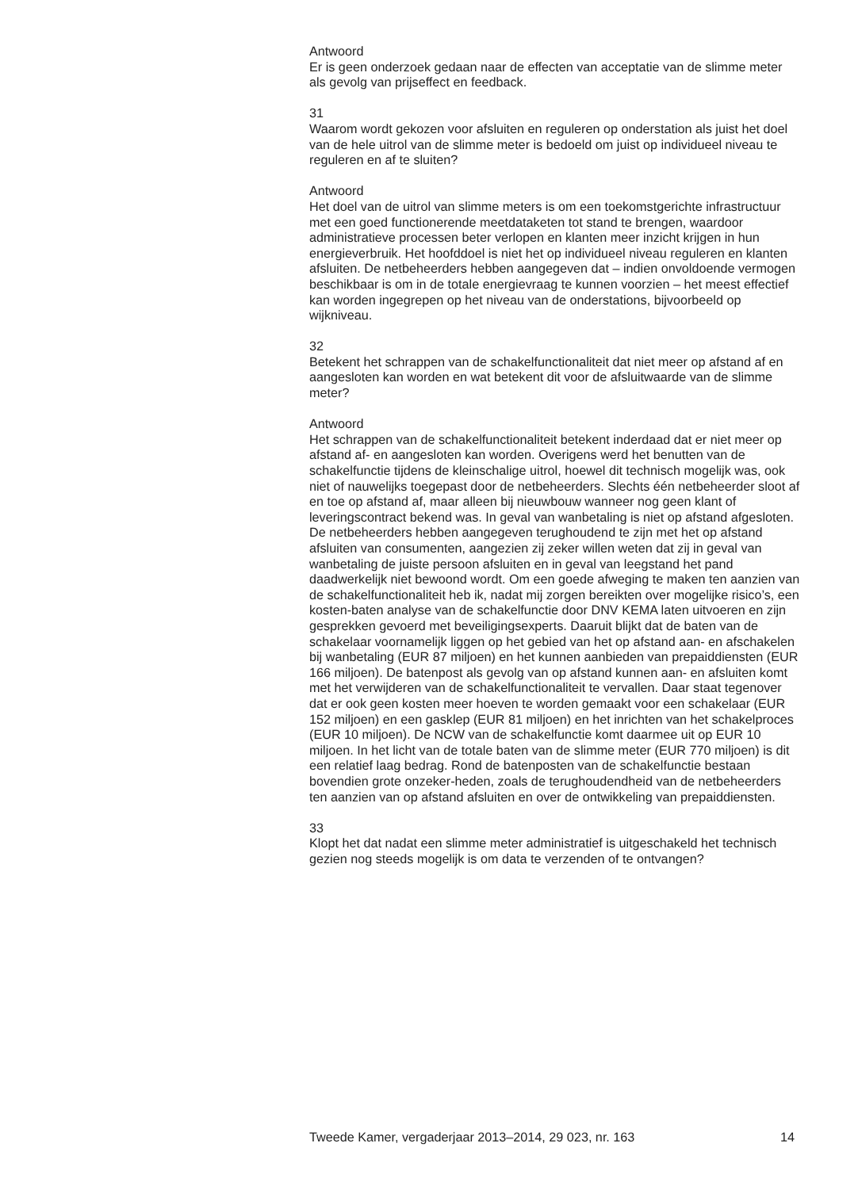Antwoord
Er is geen onderzoek gedaan naar de effecten van acceptatie van de slimme meter als gevolg van prijseffect en feedback.
31
Waarom wordt gekozen voor afsluiten en reguleren op onderstation als juist het doel van de hele uitrol van de slimme meter is bedoeld om juist op individueel niveau te reguleren en af te sluiten?
Antwoord
Het doel van de uitrol van slimme meters is om een toekomstgerichte infrastructuur met een goed functionerende meetdataketen tot stand te brengen, waardoor administratieve processen beter verlopen en klanten meer inzicht krijgen in hun energieverbruik. Het hoofddoel is niet het op individueel niveau reguleren en klanten afsluiten. De netbeheerders hebben aangegeven dat – indien onvoldoende vermogen beschikbaar is om in de totale energievraag te kunnen voorzien – het meest effectief kan worden ingegrepen op het niveau van de onderstations, bijvoorbeeld op wijkniveau.
32
Betekent het schrappen van de schakelfunctionaliteit dat niet meer op afstand af en aangesloten kan worden en wat betekent dit voor de afsluitwaarde van de slimme meter?
Antwoord
Het schrappen van de schakelfunctionaliteit betekent inderdaad dat er niet meer op afstand af- en aangesloten kan worden. Overigens werd het benutten van de schakelfunctie tijdens de kleinschalige uitrol, hoewel dit technisch mogelijk was, ook niet of nauwelijks toegepast door de netbeheerders. Slechts één netbeheerder sloot af en toe op afstand af, maar alleen bij nieuwbouw wanneer nog geen klant of leveringscontract bekend was. In geval van wanbetaling is niet op afstand afgesloten. De netbeheerders hebben aangegeven terughoudend te zijn met het op afstand afsluiten van consumenten, aangezien zij zeker willen weten dat zij in geval van wanbetaling de juiste persoon afsluiten en in geval van leegstand het pand daadwerkelijk niet bewoond wordt. Om een goede afweging te maken ten aanzien van de schakelfunctionaliteit heb ik, nadat mij zorgen bereikten over mogelijke risico’s, een kosten-baten analyse van de schakelfunctie door DNV KEMA laten uitvoeren en zijn gesprekken gevoerd met beveiligingsexperts. Daaruit blijkt dat de baten van de schakelaar voornamelijk liggen op het gebied van het op afstand aan- en afschakelen bij wanbetaling (EUR 87 miljoen) en het kunnen aanbieden van prepaiddiensten (EUR 166 miljoen). De batenpost als gevolg van op afstand kunnen aan- en afsluiten komt met het verwijderen van de schakelfunctionaliteit te vervallen. Daar staat tegenover dat er ook geen kosten meer hoeven te worden gemaakt voor een schakelaar (EUR 152 miljoen) en een gasklep (EUR 81 miljoen) en het inrichten van het schakelproces (EUR 10 miljoen). De NCW van de schakelfunctie komt daarmee uit op EUR 10 miljoen. In het licht van de totale baten van de slimme meter (EUR 770 miljoen) is dit een relatief laag bedrag. Rond de batenposten van de schakelfunctie bestaan bovendien grote onzeker-heden, zoals de terughoudendheid van de netbeheerders ten aanzien van op afstand afsluiten en over de ontwikkeling van prepaiddiensten.
33
Klopt het dat nadat een slimme meter administratief is uitgeschakeld het technisch gezien nog steeds mogelijk is om data te verzenden of te ontvangen?
Tweede Kamer, vergaderjaar 2013–2014, 29 023, nr. 163 14